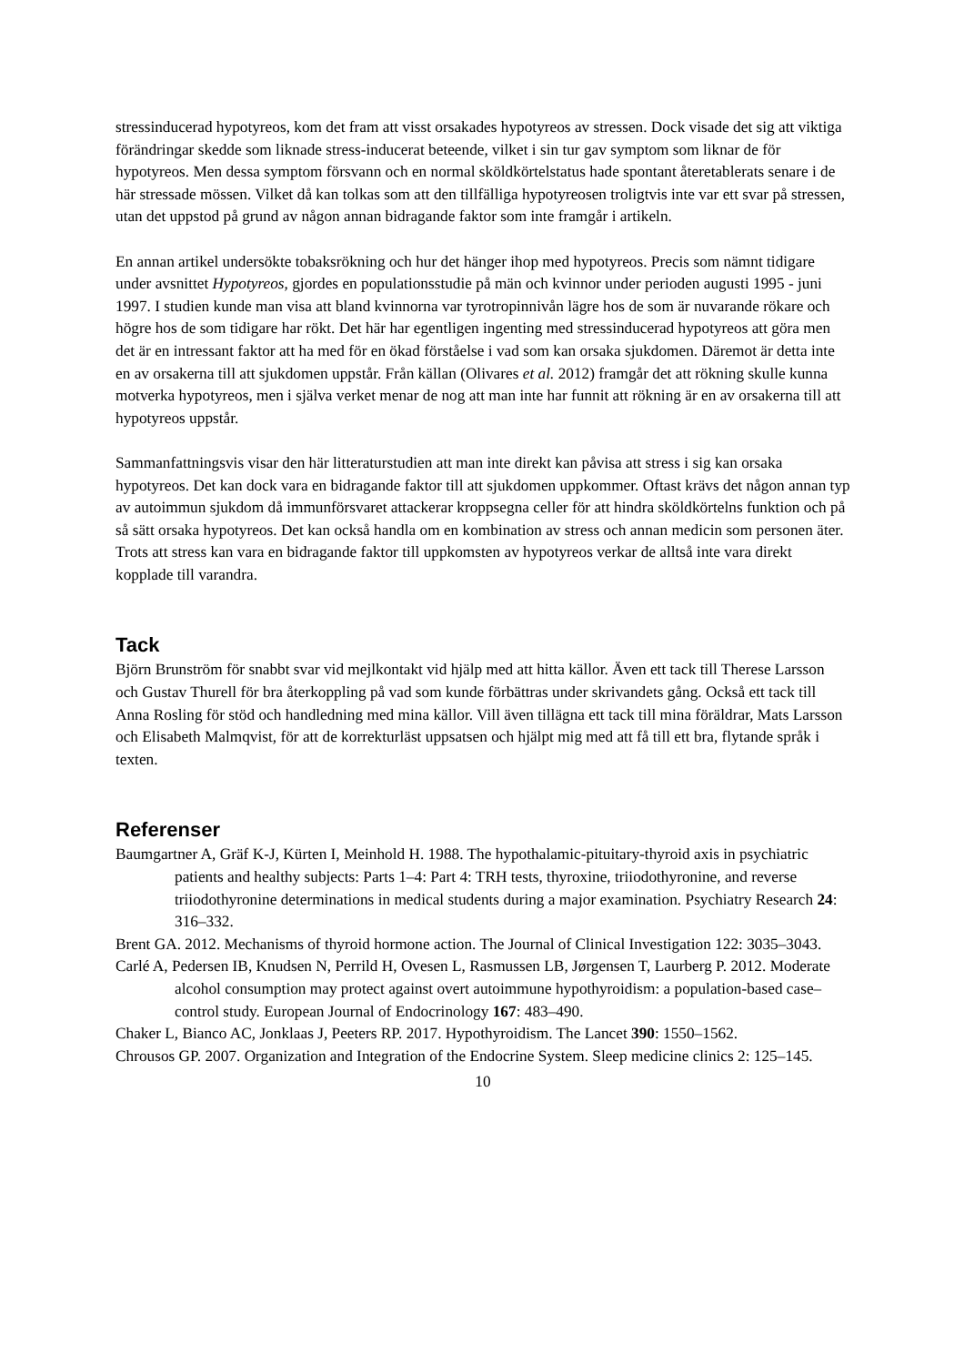stressinducerad hypotyreos, kom det fram att visst orsakades hypotyreos av stressen. Dock visade det sig att viktiga förändringar skedde som liknade stress-inducerat beteende, vilket i sin tur gav symptom som liknar de för hypotyreos. Men dessa symptom försvann och en normal sköldkörtelstatus hade spontant återetablerats senare i de här stressade mössen. Vilket då kan tolkas som att den tillfälliga hypotyreosen troligtvis inte var ett svar på stressen, utan det uppstod på grund av någon annan bidragande faktor som inte framgår i artikeln.
En annan artikel undersökte tobaksrökning och hur det hänger ihop med hypotyreos. Precis som nämnt tidigare under avsnittet Hypotyreos, gjordes en populationsstudie på män och kvinnor under perioden augusti 1995 - juni 1997. I studien kunde man visa att bland kvinnorna var tyrotropinnivån lägre hos de som är nuvarande rökare och högre hos de som tidigare har rökt. Det här har egentligen ingenting med stressinducerad hypotyreos att göra men det är en intressant faktor att ha med för en ökad förståelse i vad som kan orsaka sjukdomen. Däremot är detta inte en av orsakerna till att sjukdomen uppstår. Från källan (Olivares et al. 2012) framgår det att rökning skulle kunna motverka hypotyreos, men i själva verket menar de nog att man inte har funnit att rökning är en av orsakerna till att hypotyreos uppstår.
Sammanfattningsvis visar den här litteraturstudien att man inte direkt kan påvisa att stress i sig kan orsaka hypotyreos. Det kan dock vara en bidragande faktor till att sjukdomen uppkommer. Oftast krävs det någon annan typ av autoimmun sjukdom då immunförsvaret attackerar kroppsegna celler för att hindra sköldkörtelns funktion och på så sätt orsaka hypotyreos. Det kan också handla om en kombination av stress och annan medicin som personen äter. Trots att stress kan vara en bidragande faktor till uppkomsten av hypotyreos verkar de alltså inte vara direkt kopplade till varandra.
Tack
Björn Brunström för snabbt svar vid mejlkontakt vid hjälp med att hitta källor. Även ett tack till Therese Larsson och Gustav Thurell för bra återkoppling på vad som kunde förbättras under skrivandets gång. Också ett tack till Anna Rosling för stöd och handledning med mina källor. Vill även tillägna ett tack till mina föräldrar, Mats Larsson och Elisabeth Malmqvist, för att de korrekturläst uppsatsen och hjälpt mig med att få till ett bra, flytande språk i texten.
Referenser
Baumgartner A, Gräf K-J, Kürten I, Meinhold H. 1988. The hypothalamic-pituitary-thyroid axis in psychiatric patients and healthy subjects: Parts 1–4: Part 4: TRH tests, thyroxine, triiodothyronine, and reverse triiodothyronine determinations in medical students during a major examination. Psychiatry Research 24: 316–332.
Brent GA. 2012. Mechanisms of thyroid hormone action. The Journal of Clinical Investigation 122: 3035–3043.
Carlé A, Pedersen IB, Knudsen N, Perrild H, Ovesen L, Rasmussen LB, Jørgensen T, Laurberg P. 2012. Moderate alcohol consumption may protect against overt autoimmune hypothyroidism: a population-based case–control study. European Journal of Endocrinology 167: 483–490.
Chaker L, Bianco AC, Jonklaas J, Peeters RP. 2017. Hypothyroidism. The Lancet 390: 1550–1562.
Chrousos GP. 2007. Organization and Integration of the Endocrine System. Sleep medicine clinics 2: 125–145.
10